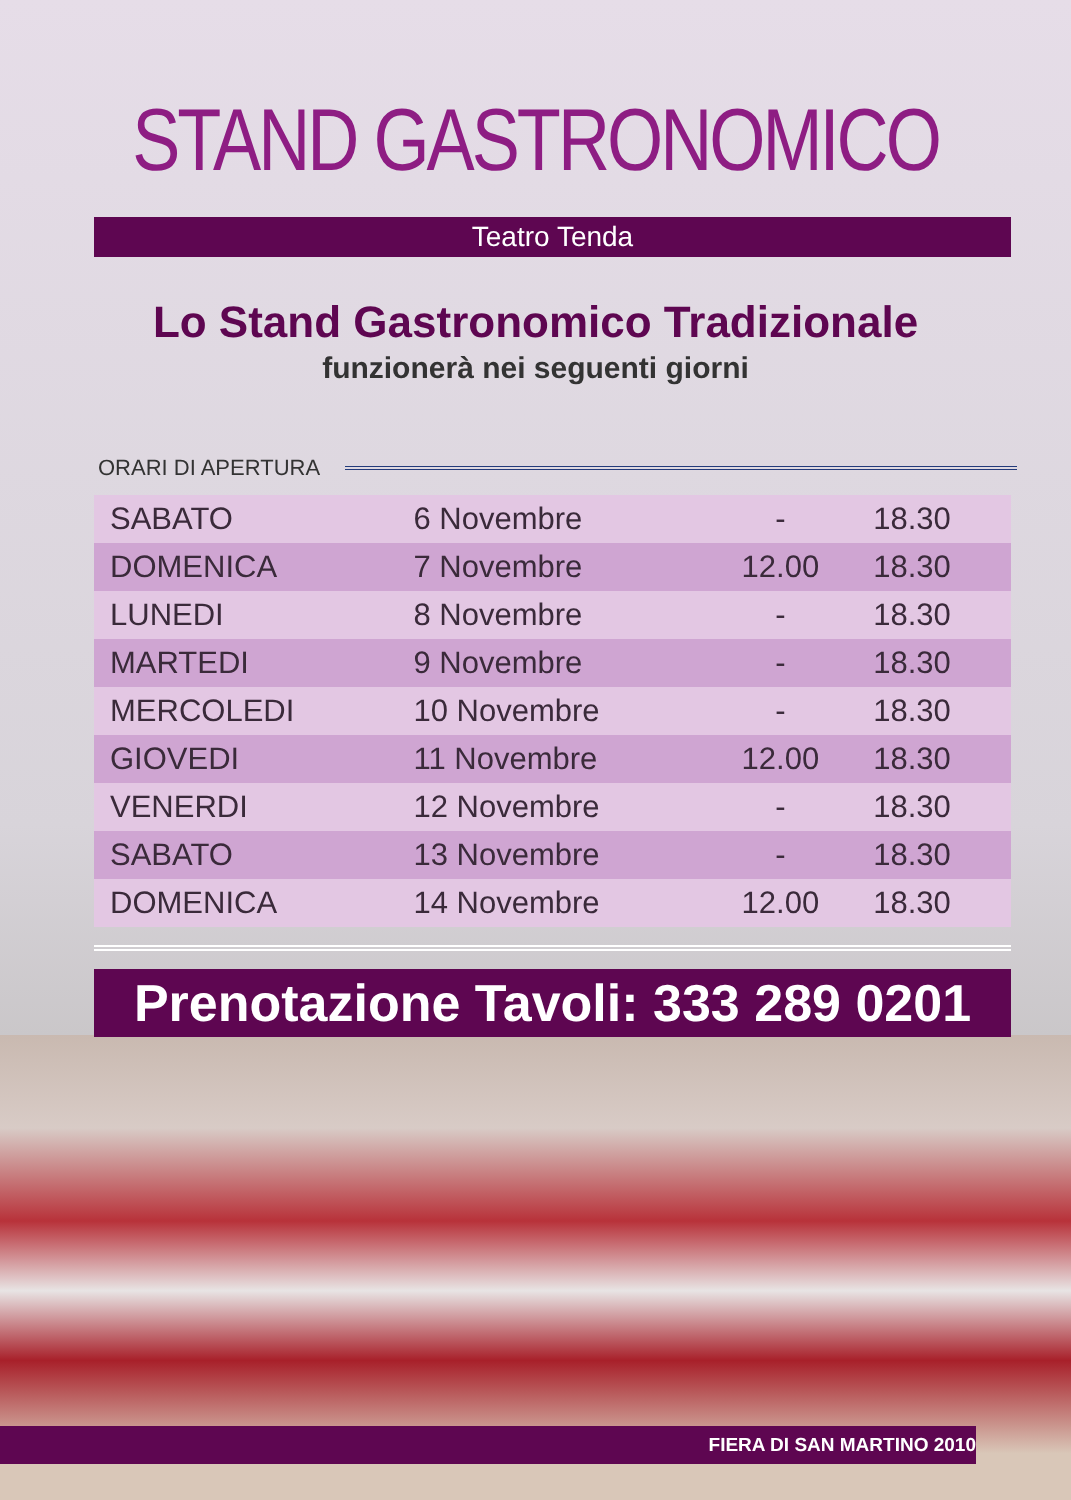STAND GASTRONOMICO
Teatro Tenda
Lo Stand Gastronomico Tradizionale
funzionerà nei seguenti giorni
ORARI DI APERTURA
| SABATO | 6 Novembre | - | 18.30 |
| DOMENICA | 7 Novembre | 12.00 | 18.30 |
| LUNEDI | 8 Novembre | - | 18.30 |
| MARTEDI | 9 Novembre | - | 18.30 |
| MERCOLEDI | 10 Novembre | - | 18.30 |
| GIOVEDI | 11 Novembre | 12.00 | 18.30 |
| VENERDI | 12 Novembre | - | 18.30 |
| SABATO | 13 Novembre | - | 18.30 |
| DOMENICA | 14 Novembre | 12.00 | 18.30 |
Prenotazione Tavoli: 333 289 0201
FIERA DI SAN MARTINO 2010